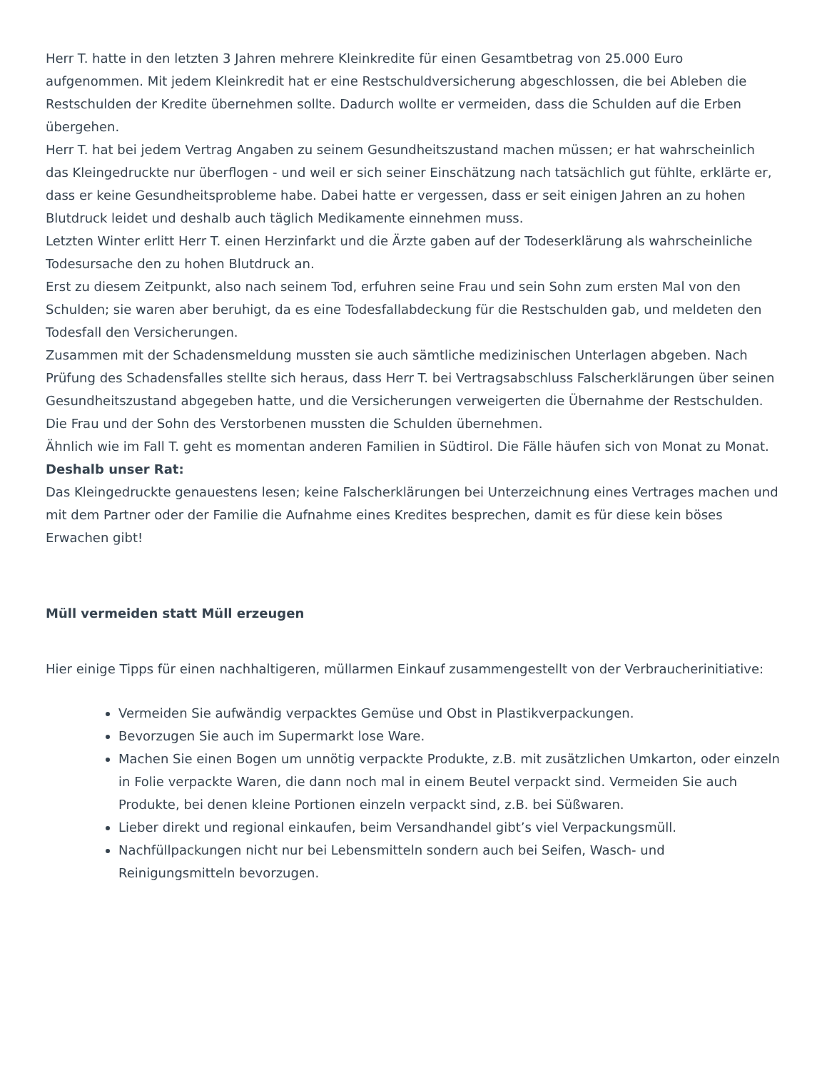Herr T. hatte in den letzten 3 Jahren mehrere Kleinkredite für einen Gesamtbetrag von 25.000 Euro aufgenommen. Mit jedem Kleinkredit hat er eine Restschuldversicherung abgeschlossen, die bei Ableben die Restschulden der Kredite übernehmen sollte. Dadurch wollte er vermeiden, dass die Schulden auf die Erben übergehen.
Herr T. hat bei jedem Vertrag Angaben zu seinem Gesundheitszustand machen müssen; er hat wahrscheinlich das Kleingedruckte nur überflogen - und weil er sich seiner Einschätzung nach tatsächlich gut fühlte, erklärte er, dass er keine Gesundheitsprobleme habe. Dabei hatte er vergessen, dass er seit einigen Jahren an zu hohen Blutdruck leidet und deshalb auch täglich Medikamente einnehmen muss.
Letzten Winter erlitt Herr T. einen Herzinfarkt und die Ärzte gaben auf der Todeserklärung als wahrscheinliche Todesursache den zu hohen Blutdruck an.
Erst zu diesem Zeitpunkt, also nach seinem Tod, erfuhren seine Frau und sein Sohn zum ersten Mal von den Schulden; sie waren aber beruhigt, da es eine Todesfallabdeckung für die Restschulden gab, und meldeten den Todesfall den Versicherungen.
Zusammen mit der Schadensmeldung mussten sie auch sämtliche medizinischen Unterlagen abgeben. Nach Prüfung des Schadensfalles stellte sich heraus, dass Herr T. bei Vertragsabschluss Falscherklärungen über seinen Gesundheitszustand abgegeben hatte, und die Versicherungen verweigerten die Übernahme der Restschulden. Die Frau und der Sohn des Verstorbenen mussten die Schulden übernehmen.
Ähnlich wie im Fall T. geht es momentan anderen Familien in Südtirol. Die Fälle häufen sich von Monat zu Monat.
Deshalb unser Rat:
Das Kleingedruckte genauestens lesen; keine Falscherklärungen bei Unterzeichnung eines Vertrages machen und mit dem Partner oder der Familie die Aufnahme eines Kredites besprechen, damit es für diese kein böses Erwachen gibt!
Müll vermeiden statt Müll erzeugen
Hier einige Tipps für einen nachhaltigeren, müllarmen Einkauf zusammengestellt von der Verbraucherinitiative:
Vermeiden Sie aufwändig verpacktes Gemüse und Obst in Plastikverpackungen.
Bevorzugen Sie auch im Supermarkt lose Ware.
Machen Sie einen Bogen um unnötig verpackte Produkte, z.B. mit zusätzlichen Umkarton, oder einzeln in Folie verpackte Waren, die dann noch mal in einem Beutel verpackt sind. Vermeiden Sie auch Produkte, bei denen kleine Portionen einzeln verpackt sind, z.B. bei Süßwaren.
Lieber direkt und regional einkaufen, beim Versandhandel gibt’s viel Verpackungsmüll.
Nachfüllpackungen nicht nur bei Lebensmitteln sondern auch bei Seifen, Wasch- und Reinigungsmitteln bevorzugen.